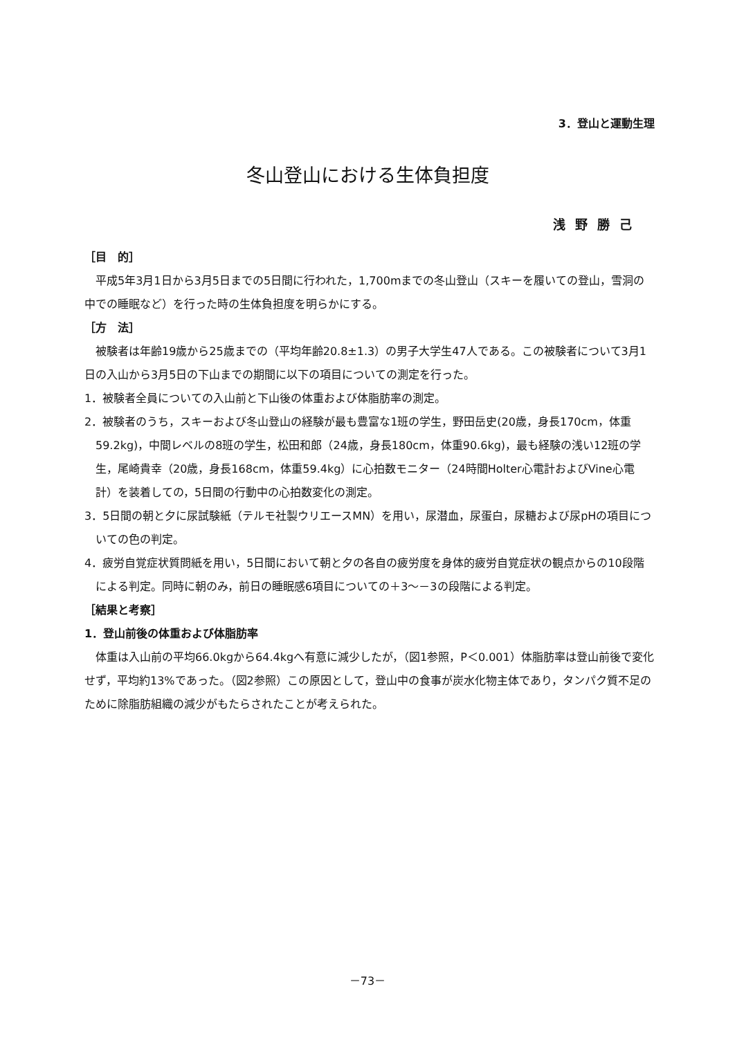3．登山と運動生理
冬山登山における生体負担度
浅野勝己
［目　的］
平成5年3月1日から3月5日までの5日間に行われた，1,700mまでの冬山登山（スキーを履いての登山，雪洞の中での睡眠など）を行った時の生体負担度を明らかにする。
［方　法］
被験者は年齢19歳から25歳までの（平均年齢20.8±1.3）の男子大学生47人である。この被験者について3月1日の入山から3月5日の下山までの期間に以下の項目についての測定を行った。
1．被験者全員についての入山前と下山後の体重および体脂肪率の測定。
2．被験者のうち，スキーおよび冬山登山の経験が最も豊富な1班の学生，野田岳史(20歳，身長170cm，体重59.2kg)，中間レベルの8班の学生，松田和郎（24歳，身長180cm，体重90.6kg)，最も経験の浅い12班の学生，尾崎貴幸（20歳，身長168cm，体重59.4kg）に心拍数モニター（24時間Holter心電計およびVine心電計）を装着しての，5日間の行動中の心拍数変化の測定。
3．5日間の朝と夕に尿試験紙（テルモ社製ウリエースMN）を用い，尿潜血，尿蛋白，尿糖および尿pHの項目についての色の判定。
4．疲労自覚症状質問紙を用い，5日間において朝と夕の各自の疲労度を身体的疲労自覚症状の観点からの10段階による判定。同時に朝のみ，前日の睡眠感6項目についての＋3～－3の段階による判定。
［結果と考察］
1．登山前後の体重および体脂肪率
体重は入山前の平均66.0kgから64.4kgへ有意に減少したが，（図1参照，P＜0.001）体脂肪率は登山前後で変化せず，平均約13%であった。（図2参照）この原因として，登山中の食事が炭水化物主体であり，タンパク質不足のために除脂肪組織の減少がもたらされたことが考えられた。
－73－